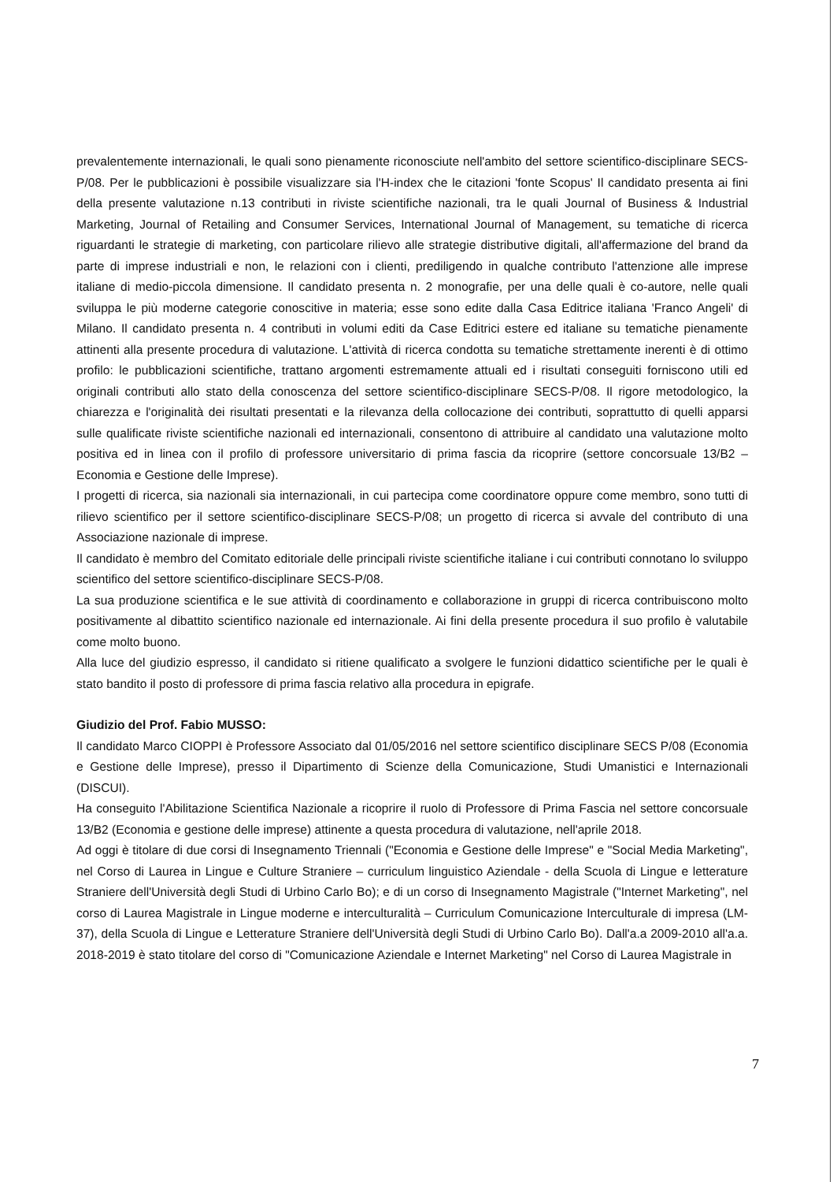prevalentemente internazionali, le quali sono pienamente riconosciute nell'ambito del settore scientifico-disciplinare SECS-P/08. Per le pubblicazioni è possibile visualizzare sia l'H-index che le citazioni 'fonte Scopus' Il candidato presenta ai fini della presente valutazione n.13 contributi in riviste scientifiche nazionali, tra le quali Journal of Business & Industrial Marketing, Journal of Retailing and Consumer Services, International Journal of Management, su tematiche di ricerca riguardanti le strategie di marketing, con particolare rilievo alle strategie distributive digitali, all'affermazione del brand da parte di imprese industriali e non, le relazioni con i clienti, prediligendo in qualche contributo l'attenzione alle imprese italiane di medio-piccola dimensione. Il candidato presenta n. 2 monografie, per una delle quali è co-autore, nelle quali sviluppa le più moderne categorie conoscitive in materia; esse sono edite dalla Casa Editrice italiana 'Franco Angeli' di Milano. Il candidato presenta n. 4 contributi in volumi editi da Case Editrici estere ed italiane su tematiche pienamente attinenti alla presente procedura di valutazione. L'attività di ricerca condotta su tematiche strettamente inerenti è di ottimo profilo: le pubblicazioni scientifiche, trattano argomenti estremamente attuali ed i risultati conseguiti forniscono utili ed originali contributi allo stato della conoscenza del settore scientifico-disciplinare SECS-P/08. Il rigore metodologico, la chiarezza e l'originalità dei risultati presentati e la rilevanza della collocazione dei contributi, soprattutto di quelli apparsi sulle qualificate riviste scientifiche nazionali ed internazionali, consentono di attribuire al candidato una valutazione molto positiva ed in linea con il profilo di professore universitario di prima fascia da ricoprire (settore concorsuale 13/B2 – Economia e Gestione delle Imprese).
I progetti di ricerca, sia nazionali sia internazionali, in cui partecipa come coordinatore oppure come membro, sono tutti di rilievo scientifico per il settore scientifico-disciplinare SECS-P/08; un progetto di ricerca si avvale del contributo di una Associazione nazionale di imprese.
Il candidato è membro del Comitato editoriale delle principali riviste scientifiche italiane i cui contributi connotano lo sviluppo scientifico del settore scientifico-disciplinare SECS-P/08.
La sua produzione scientifica e le sue attività di coordinamento e collaborazione in gruppi di ricerca contribuiscono molto positivamente al dibattito scientifico nazionale ed internazionale. Ai fini della presente procedura il suo profilo è valutabile come molto buono.
Alla luce del giudizio espresso, il candidato si ritiene qualificato a svolgere le funzioni didattico scientifiche per le quali è stato bandito il posto di professore di prima fascia relativo alla procedura in epigrafe.
Giudizio del Prof. Fabio MUSSO:
Il candidato Marco CIOPPI è Professore Associato dal 01/05/2016 nel settore scientifico disciplinare SECS P/08 (Economia e Gestione delle Imprese), presso il Dipartimento di Scienze della Comunicazione, Studi Umanistici e Internazionali (DISCUI).
Ha conseguito l'Abilitazione Scientifica Nazionale a ricoprire il ruolo di Professore di Prima Fascia nel settore concorsuale 13/B2 (Economia e gestione delle imprese) attinente a questa procedura di valutazione, nell'aprile 2018.
Ad oggi è titolare di due corsi di Insegnamento Triennali ("Economia e Gestione delle Imprese" e "Social Media Marketing", nel Corso di Laurea in Lingue e Culture Straniere – curriculum linguistico Aziendale - della Scuola di Lingue e letterature Straniere dell'Università degli Studi di Urbino Carlo Bo); e di un corso di Insegnamento Magistrale ("Internet Marketing", nel corso di Laurea Magistrale in Lingue moderne e interculturalità – Curriculum Comunicazione Interculturale di impresa (LM-37), della Scuola di Lingue e Letterature Straniere dell'Università degli Studi di Urbino Carlo Bo). Dall'a.a 2009-2010 all'a.a. 2018-2019 è stato titolare del corso di "Comunicazione Aziendale e Internet Marketing" nel Corso di Laurea Magistrale in
7